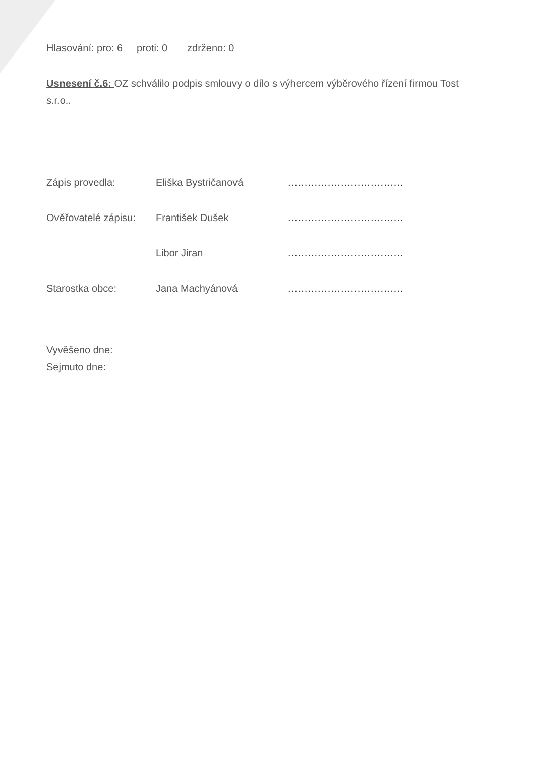Hlasování: pro: 6 proti: 0 zdrženo: 0
Usnesení č.6: OZ schválilo podpis smlouvy o dílo s výhercem výběrového řízení firmou Tost s.r.o..
Zápis provedla: Eliška Bystričanová...................................
Ověřovatelé zápisu: František Dušek...................................
Libor Jiran...................................
Starostka obce: Jana Machyánová...................................
Vyvěšeno dne:
Sejmuto dne: